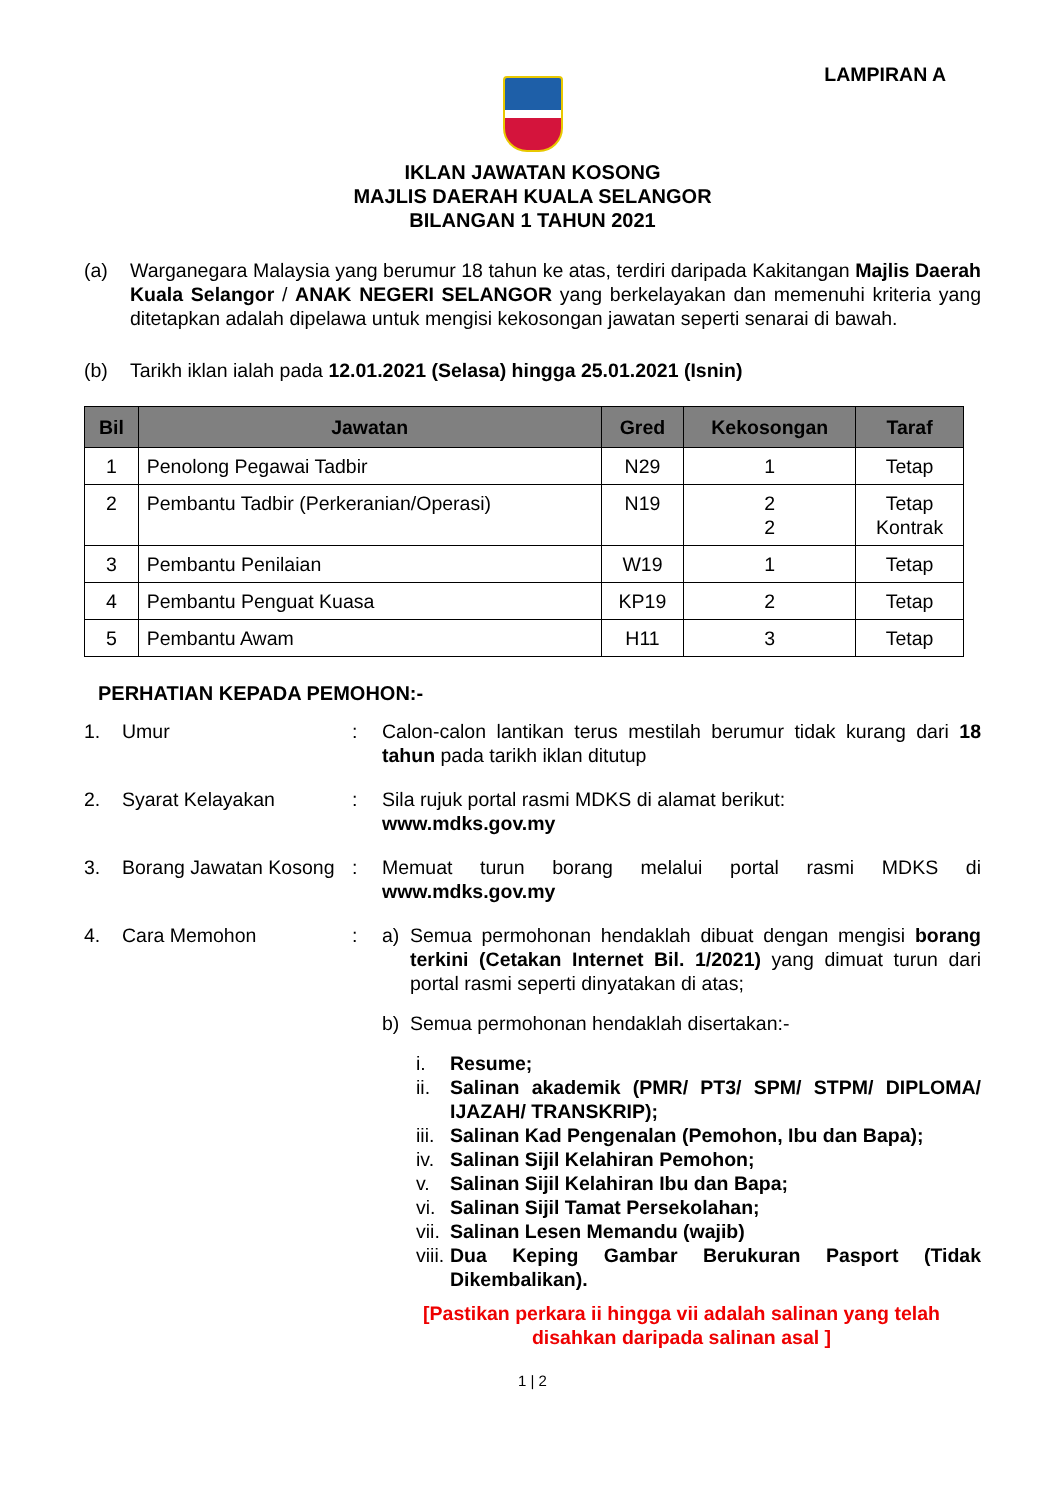LAMPIRAN A
IKLAN JAWATAN KOSONG
MAJLIS DAERAH KUALA SELANGOR
BILANGAN 1 TAHUN 2021
(a) Warganegara Malaysia yang berumur 18 tahun ke atas, terdiri daripada Kakitangan Majlis Daerah Kuala Selangor / ANAK NEGERI SELANGOR yang berkelayakan dan memenuhi kriteria yang ditetapkan adalah dipelawa untuk mengisi kekosongan jawatan seperti senarai di bawah.
(b) Tarikh iklan ialah pada 12.01.2021 (Selasa) hingga 25.01.2021 (Isnin)
| Bil | Jawatan | Gred | Kekosongan | Taraf |
| --- | --- | --- | --- | --- |
| 1 | Penolong Pegawai Tadbir | N29 | 1 | Tetap |
| 2 | Pembantu Tadbir (Perkeranian/Operasi) | N19 | 2 2 | Tetap Kontrak |
| 3 | Pembantu Penilaian | W19 | 1 | Tetap |
| 4 | Pembantu Penguat Kuasa | KP19 | 2 | Tetap |
| 5 | Pembantu Awam | H11 | 3 | Tetap |
PERHATIAN KEPADA PEMOHON:-
1. Umur : Calon-calon lantikan terus mestilah berumur tidak kurang dari 18 tahun pada tarikh iklan ditutup
2. Syarat Kelayakan : Sila rujuk portal rasmi MDKS di alamat berikut:
www.mdks.gov.my
3. Borang Jawatan Kosong
: Memuat turun borang melalui portal rasmi MDKS di www.mdks.gov.my
4. Cara Memohon : a) Semua permohonan hendaklah dibuat dengan mengisi borang terkini (Cetakan Internet Bil. 1/2021) yang dimuat turun dari portal rasmi seperti dinyatakan di atas;
b) Semua permohonan hendaklah disertakan:-
i. Resume;
ii. Salinan akademik (PMR/ PT3/ SPM/ STPM/ DIPLOMA/ IJAZAH/ TRANSKRIP);
iii. Salinan Kad Pengenalan (Pemohon, Ibu dan Bapa);
iv. Salinan Sijil Kelahiran Pemohon;
v. Salinan Sijil Kelahiran Ibu dan Bapa;
vi. Salinan Sijil Tamat Persekolahan;
vii. Salinan Lesen Memandu (wajib)
viii. Dua Keping Gambar Berukuran Pasport (Tidak Dikembalikan).
[Pastikan perkara ii hingga vii adalah salinan yang telah disahkan daripada salinan asal ]
1 | 2